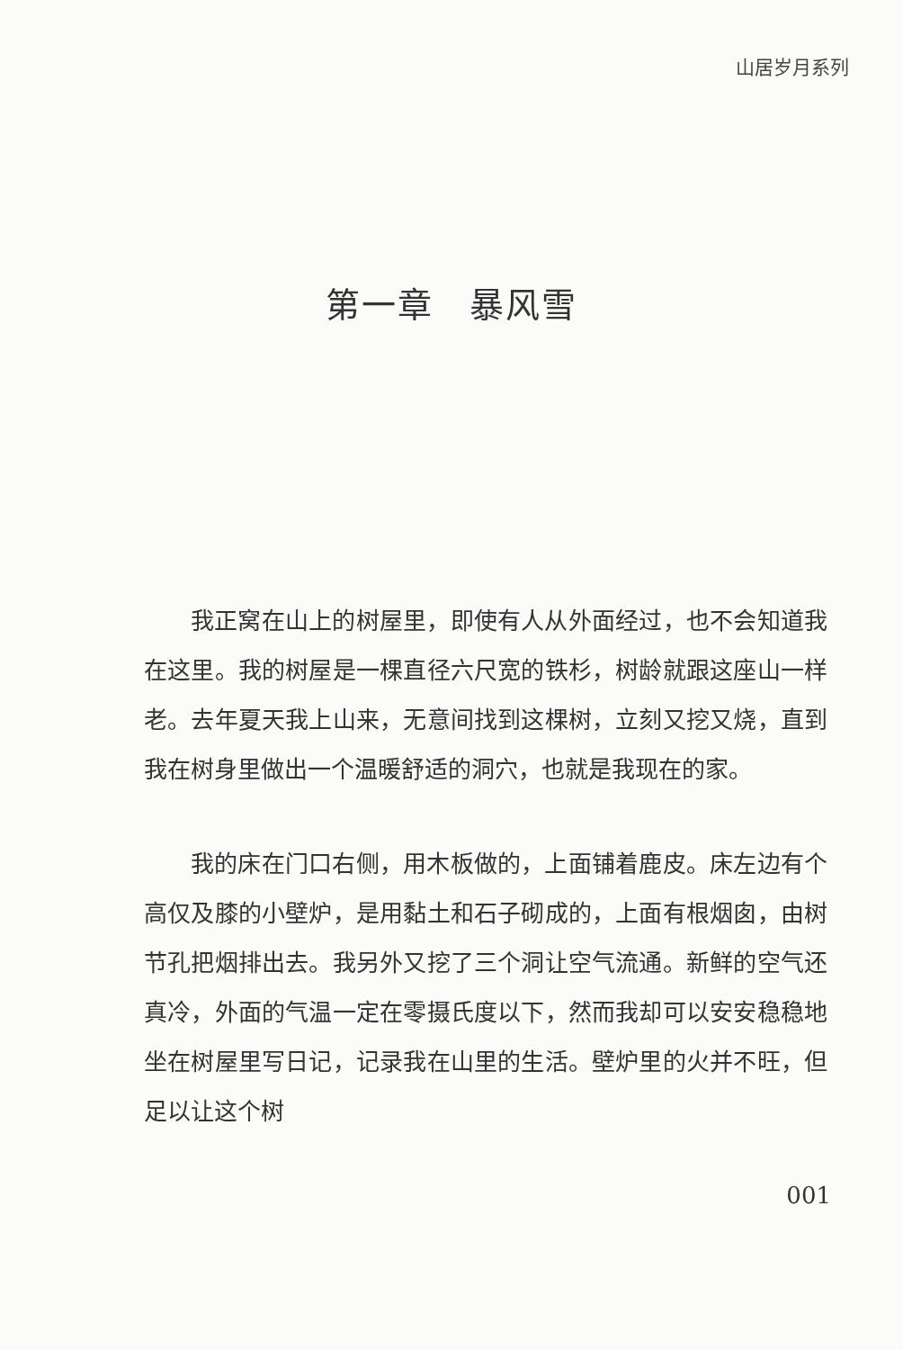山居岁月系列
第一章　暴风雪
我正窝在山上的树屋里，即使有人从外面经过，也不会知道我在这里。我的树屋是一棵直径六尺宽的铁杉，树龄就跟这座山一样老。去年夏天我上山来，无意间找到这棵树，立刻又挖又烧，直到我在树身里做出一个温暖舒适的洞穴，也就是我现在的家。
我的床在门口右侧，用木板做的，上面铺着鹿皮。床左边有个高仅及膝的小壁炉，是用黏土和石子砌成的，上面有根烟囱，由树节孔把烟排出去。我另外又挖了三个洞让空气流通。新鲜的空气还真冷，外面的气温一定在零摄氏度以下，然而我却可以安安稳稳地坐在树屋里写日记，记录我在山里的生活。壁炉里的火并不旺，但足以让这个树
001